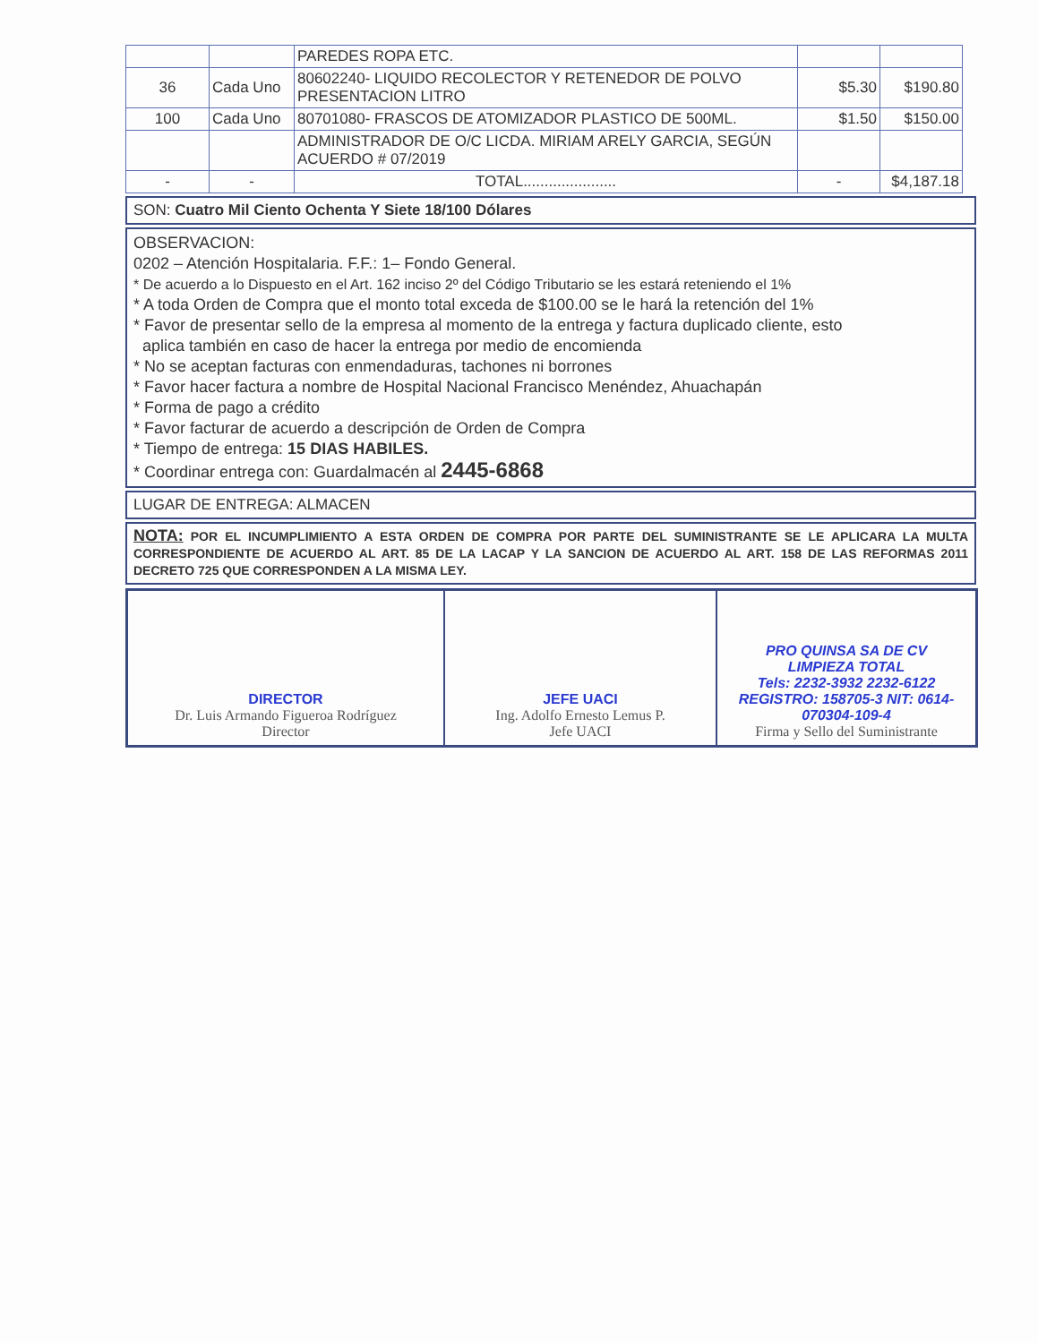| | | PAREDES ROPA ETC. | | |
| 36 | Cada Uno | 80602240- LIQUIDO RECOLECTOR Y RETENEDOR DE POLVO PRESENTACION LITRO | $5.30 | $190.80 |
| 100 | Cada Uno | 80701080- FRASCOS DE ATOMIZADOR PLASTICO DE 500ML. | $1.50 | $150.00 |
| | | ADMINISTRADOR DE O/C LICDA. MIRIAM ARELY GARCIA, SEGÚN ACUERDO # 07/2019 | | |
| - | - | TOTAL...................... | - | $4,187.18 |
SON: Cuatro Mil Ciento Ochenta Y Siete 18/100 Dólares
OBSERVACION:
0202 – Atención Hospitalaria. F.F.: 1– Fondo General.
* De acuerdo a lo Dispuesto en el Art. 162 inciso 2º del Código Tributario se les estará reteniendo el 1%
* A toda Orden de Compra que el monto total exceda de $100.00 se le hará la retención del 1%
* Favor de presentar sello de la empresa al momento de la entrega y factura duplicado cliente, esto
aplica también en caso de hacer la entrega por medio de encomienda
* No se aceptan facturas con enmendaduras, tachones ni borrones
* Favor hacer factura a nombre de Hospital Nacional Francisco Menéndez, Ahuachapán
* Forma de pago a crédito
* Favor facturar de acuerdo a descripción de Orden de Compra
* Tiempo de entrega: 15 DIAS HABILES.
* Coordinar entrega con: Guardalmacén al 2445-6868
LUGAR DE ENTREGA: ALMACEN
NOTA: POR EL INCUMPLIMIENTO A ESTA ORDEN DE COMPRA POR PARTE DEL SUMINISTRANTE SE LE APLICARA LA MULTA CORRESPONDIENTE DE ACUERDO AL ART. 85 DE LA LACAP Y LA SANCION DE ACUERDO AL ART. 158 DE LAS REFORMAS 2011 DECRETO 725 QUE CORRESPONDEN A LA MISMA LEY.
| DIRECTOR Dr. Luis Armando Figueroa Rodríguez Director | JEFE UACI Ing. Adolfo Ernesto Lemus P. Jefe UACI | PRO QUINSA SA DE CV LIMPIEZA TOTAL Tels: 2232-3932 2232-6122 REGISTRO: 158705-3 NIT: 0614-070304-109-4 Firma y Sello del Suministrante |